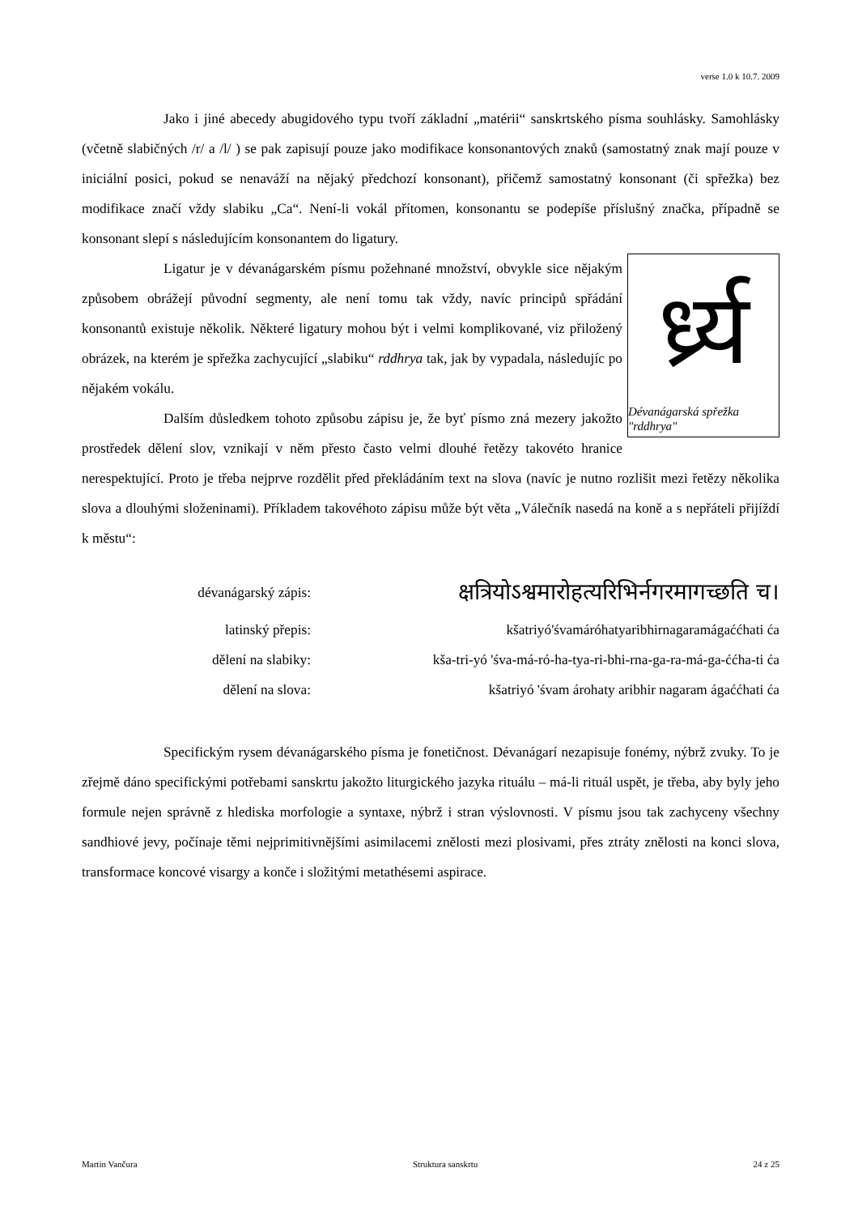verse 1.0 k 10.7. 2009
Jako i jiné abecedy abugidového typu tvoří základní „matérii“ sanskrtského písma souhlásky. Samohlásky (včetně slabičných /r/ a /l/ ) se pak zapisují pouze jako modifikace konsonantových znaků (samostatný znak mají pouze v iniciální posici, pokud se nenaváží na nějaký předchozí konsonant), přičemž samostatný konsonant (či spřežka) bez modifikace značí vždy slabiku „Ca“. Není-li vokál přítomen, konsonantu se podepíše příslušný značka, případně se konsonant slepí s následujícím konsonantem do ligatury.
र्ध्र्य
Dévanágarská spřežka "rddhrya"
Ligatur je v dévanágarském písmu požehnané množství, obvykle sice nějakým způsobem obrážejí původní segmenty, ale není tomu tak vždy, navíc principů spřádání konsonantů existuje několik. Některé ligatury mohou být i velmi komplikované, viz přiložený obrázek, na kterém je spřežka zachycující „slabiku“ rddhrya tak, jak by vypadala, následujíc po nějakém vokálu.
Dalším důsledkem tohoto způsobu zápisu je, že byť písmo zná mezery jakožto prostředek dělení slov, vznikají v něm přesto často velmi dlouhé řetězy takovéto hranice nerespektující. Proto je třeba nejprve rozdělit před překládáním text na slova (navíc je nutno rozlišit mezi řetězy několika slova a dlouhými složeninami). Příkladem takovéhoto zápisu může být věta „Válečník nasedá na koně a s nepřáteli přijíždí k městu“:
| dévanágarský zápis: | क्षत्रियोऽश्वमारोहत्यरिभिर्नगरमागच्छति च। |
| latinský přepis: | kšatriyó'śvamáróhatyaribhirnagaramágaććhati ća |
| dělení na slabiky: | kša-tri-yó 'śva-má-ró-ha-tya-ri-bhi-rna-ga-ra-má-ga-ććha-ti ća |
| dělení na slova: | kšatriyó 'śvam árohaty aribhir nagaram ágaććhati ća |
Specifickým rysem dévanágarského písma je fonetičnost. Dévanágarí nezapisuje fonémy, nýbrž zvuky. To je zřejmě dáno specifickými potřebami sanskrtu jakožto liturgického jazyka rituálu – má-li rituál uspět, je třeba, aby byly jeho formule nejen správně z hlediska morfologie a syntaxe, nýbrž i stran výslovnosti. V písmu jsou tak zachyceny všechny sandhiové jevy, počínaje těmi nejprimitivnějšími asimilacemi znělosti mezi plosivami, přes ztráty znělosti na konci slova, transformace koncové visargy a konče i složitými metathésemi aspirace.
Martin Vančura Struktura sanskrtu 24 z 25